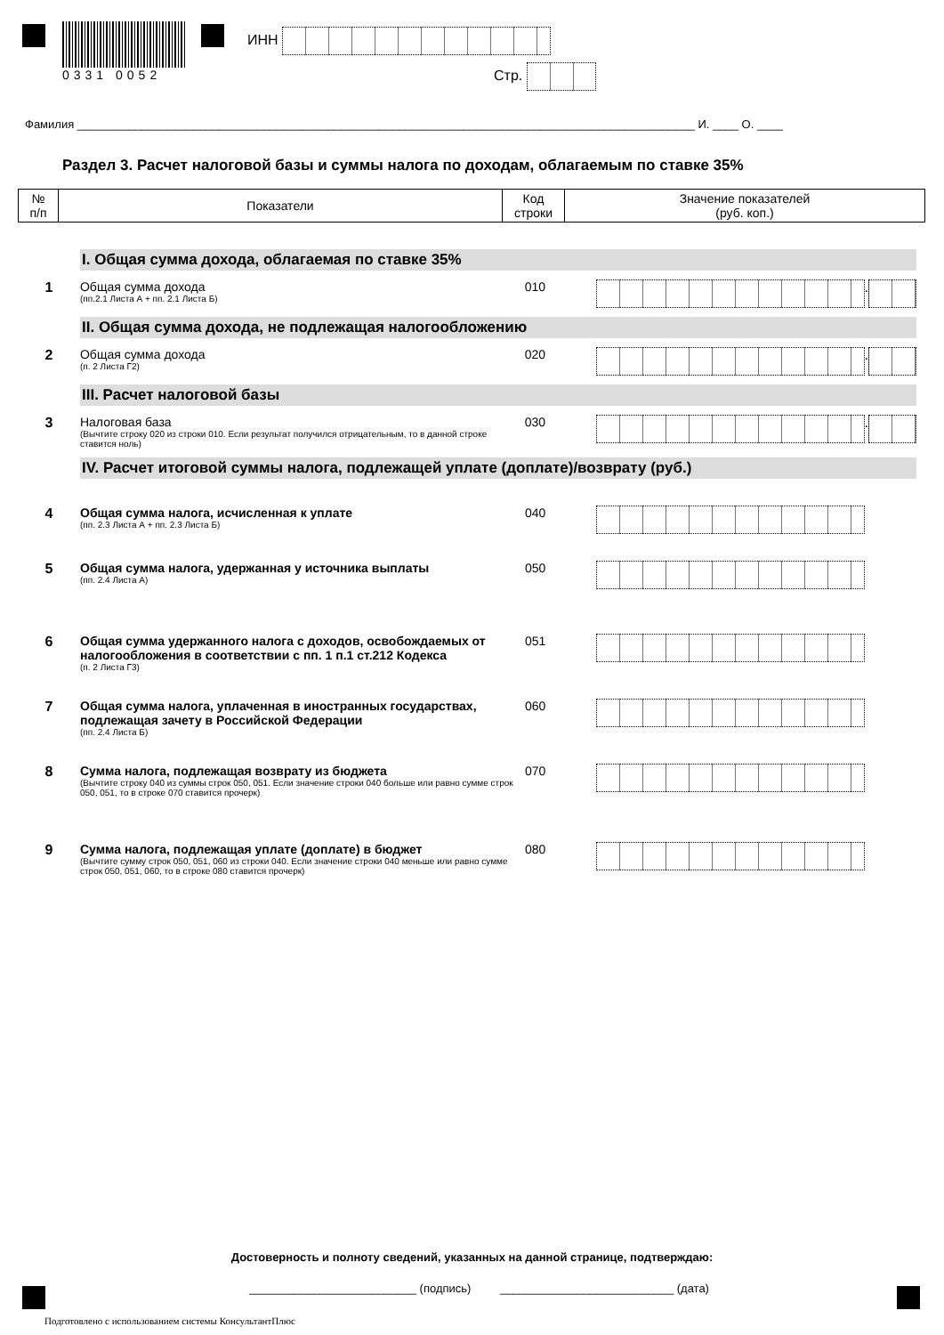0331 0052 ИНН
Стр.
Фамилия ________________________________________________________________________________________________ И. ____ О. ____
Раздел 3. Расчет налоговой базы и суммы налога по доходам, облагаемым по ставке 35%
| № п/п | Показатели | Код строки | Значение показателей (руб. коп.) |
| --- | --- | --- | --- |
I. Общая сумма дохода, облагаемая по ставке 35%
1 Общая сумма дохода
(пп.2.1 Листа А + пп. 2.1 Листа Б)
010
.
II. Общая сумма дохода, не подлежащая налогообложению
2 Общая сумма дохода
(п. 2 Листа Г2)
020
.
III. Расчет налоговой базы
3 Налоговая база
(Вычтите строку 020 из строки 010. Если результат получился отрицательным, то в данной строке ставится ноль)
030
.
IV. Расчет итоговой суммы налога, подлежащей уплате (доплате)/возврату (руб.)
4 Общая сумма налога, исчисленная к уплате
(пп. 2.3 Листа А + пп. 2.3 Листа Б)
040
5 Общая сумма налога, удержанная у источника выплаты
(пп. 2.4 Листа А)
050
6 Общая сумма удержанного налога с доходов, освобождаемых от налогообложения в соответствии с пп. 1 п.1 ст.212 Кодекса
(п. 2 Листа Г3)
051
7 Общая сумма налога, уплаченная в иностранных государствах, подлежащая зачету в Российской Федерации
(пп. 2.4 Листа Б)
060
8 Сумма налога, подлежащая возврату из бюджета
(Вычтите строку 040 из суммы строк 050, 051. Если значение строки 040 больше или равно сумме строк 050, 051, то в строке 070 ставится прочерк)
070
9 Сумма налога, подлежащая уплате (доплате) в бюджет
(Вычтите сумму строк 050, 051, 060 из строки 040. Если значение строки 040 меньше или равно сумме строк 050, 051, 060, то в строке 080 ставится прочерк)
080
Достоверность и полноту сведений, указанных на данной странице, подтверждаю:
__________________________ (подпись) ___________________________ (дата)
Подготовлено с использованием системы КонсультантПлюс